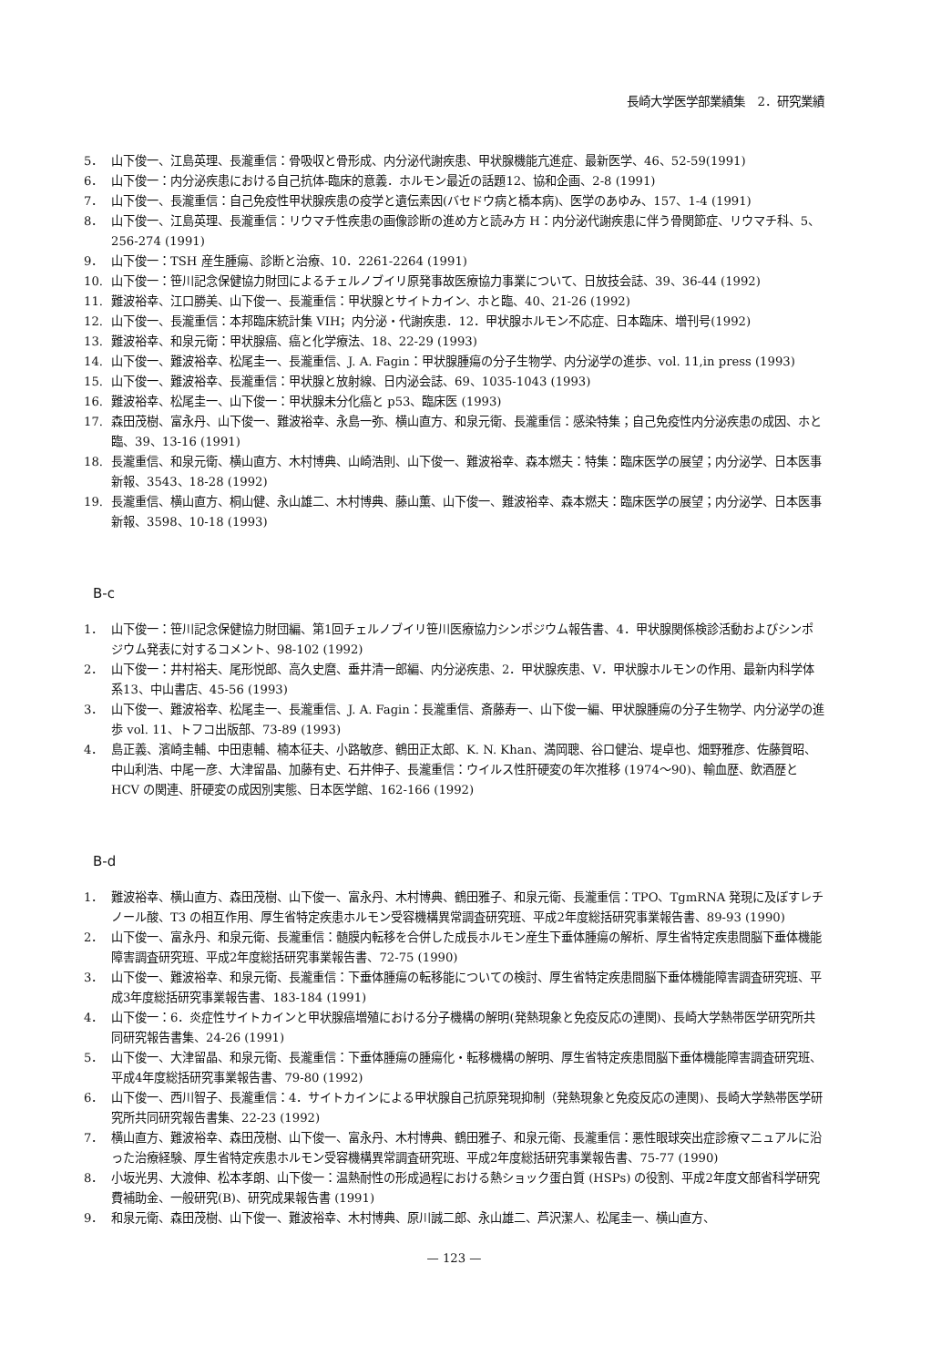長崎大学医学部業績集　2．研究業績
5． 山下俊一、江島英理、長瀧重信：骨吸収と骨形成、内分泌代謝疾患、甲状腺機能亢進症、最新医学、46、52-59(1991)
6． 山下俊一：内分泌疾患における自己抗体-臨床的意義．ホルモン最近の話題12、協和企画、2-8 (1991)
7． 山下俊一、長瀧重信：自己免疫性甲状腺疾患の疫学と遺伝素因(バセドウ病と橋本病)、医学のあゆみ、157、1-4 (1991)
8． 山下俊一、江島英理、長瀧重信：リウマチ性疾患の画像診断の進め方と読み方 H：内分泌代謝疾患に伴う骨関節症、リウマチ科、5、256-274 (1991)
9． 山下俊一：TSH 産生腫瘍、診断と治療、10．2261-2264 (1991)
10. 山下俊一：笹川記念保健協力財団によるチェルノブイリ原発事故医療協力事業について、日放技会誌、39、36-44 (1992)
11. 難波裕幸、江口勝美、山下俊一、長瀧重信：甲状腺とサイトカイン、ホと臨、40、21-26 (1992)
12. 山下俊一、長瀧重信：本邦臨床統計集 VIH；内分泌・代謝疾患．12．甲状腺ホルモン不応症、日本臨床、増刊号(1992)
13. 難波裕幸、和泉元衛：甲状腺癌、癌と化学療法、18、22-29 (1993)
14. 山下俊一、難波裕幸、松尾圭一、長瀧重信、J. A. Fagin：甲状腺腫瘍の分子生物学、内分泌学の進歩、vol. 11,in press (1993)
15. 山下俊一、難波裕幸、長瀧重信：甲状腺と放射線、日内泌会誌、69、1035-1043 (1993)
16. 難波裕幸、松尾圭一、山下俊一：甲状腺未分化癌と p53、臨床医 (1993)
17. 森田茂樹、富永丹、山下俊一、難波裕幸、永島一弥、横山直方、和泉元衛、長瀧重信：感染特集；自己免疫性内分泌疾患の成因、ホと臨、39、13-16 (1991)
18. 長瀧重信、和泉元衛、横山直方、木村博典、山崎浩則、山下俊一、難波裕幸、森本燃夫：特集：臨床医学の展望；内分泌学、日本医事新報、3543、18-28 (1992)
19. 長瀧重信、横山直方、桐山健、永山雄二、木村博典、藤山薫、山下俊一、難波裕幸、森本燃夫：臨床医学の展望；内分泌学、日本医事新報、3598、10-18 (1993)
B-c
1． 山下俊一：笹川記念保健協力財団編、第1回チェルノブイリ笹川医療協力シンポジウム報告書、4．甲状腺関係検診活動およびシンポジウム発表に対するコメント、98-102 (1992)
2． 山下俊一：井村裕夫、尾形悦郎、高久史麿、垂井清一郎編、内分泌疾患、2．甲状腺疾患、V．甲状腺ホルモンの作用、最新内科学体系13、中山書店、45-56 (1993)
3． 山下俊一、難波裕幸、松尾圭一、長瀧重信、J. A. Fagin：長瀧重信、斎藤寿一、山下俊一編、甲状腺腫瘍の分子生物学、内分泌学の進歩 vol. 11、トフコ出版部、73-89 (1993)
4． 島正義、濱崎圭輔、中田恵輔、楠本征夫、小路敏彦、鶴田正太郎、K. N. Khan、満岡聰、谷口健治、堤卓也、畑野雅彦、佐藤賀昭、中山利浩、中尾一彦、大津留晶、加藤有史、石井伸子、長瀧重信：ウイルス性肝硬変の年次推移 (1974〜90)、輸血歴、飲酒歴と HCV の関連、肝硬変の成因別実態、日本医学館、162-166 (1992)
B-d
1． 難波裕幸、横山直方、森田茂樹、山下俊一、富永丹、木村博典、鶴田雅子、和泉元衛、長瀧重信：TPO、TgmRNA 発現に及ぼすレチノール酸、T3 の相互作用、厚生省特定疾患ホルモン受容機構異常調査研究班、平成2年度総括研究事業報告書、89-93 (1990)
2． 山下俊一、富永丹、和泉元衛、長瀧重信：髄膜内転移を合併した成長ホルモン産生下垂体腫瘍の解析、厚生省特定疾患間脳下垂体機能障害調査研究班、平成2年度総括研究事業報告書、72-75 (1990)
3． 山下俊一、難波裕幸、和泉元衛、長瀧重信：下垂体腫瘍の転移能についての検討、厚生省特定疾患間脳下垂体機能障害調査研究班、平成3年度総括研究事業報告書、183-184 (1991)
4． 山下俊一：6．炎症性サイトカインと甲状腺癌増殖における分子機構の解明(発熱現象と免疫反応の連関)、長崎大学熱帯医学研究所共同研究報告書集、24-26 (1991)
5． 山下俊一、大津留晶、和泉元衛、長瀧重信：下垂体腫瘍の腫瘍化・転移機構の解明、厚生省特定疾患間脳下垂体機能障害調査研究班、平成4年度総括研究事業報告書、79-80 (1992)
6． 山下俊一、西川智子、長瀧重信：4．サイトカインによる甲状腺自己抗原発現抑制（発熱現象と免疫反応の連関)、長崎大学熱帯医学研究所共同研究報告書集、22-23 (1992)
7． 横山直方、難波裕幸、森田茂樹、山下俊一、富永丹、木村博典、鶴田雅子、和泉元衛、長瀧重信：悪性眼球突出症診療マニュアルに沿った治療経験、厚生省特定疾患ホルモン受容機構異常調査研究班、平成2年度総括研究事業報告書、75-77 (1990)
8． 小坂光男、大渡伸、松本孝朗、山下俊一：温熱耐性の形成過程における熱ショック蛋白質 (HSPs) の役割、平成2年度文部省科学研究費補助金、一般研究(B)、研究成果報告書 (1991)
9． 和泉元衛、森田茂樹、山下俊一、難波裕幸、木村博典、原川誠二郎、永山雄二、芦沢潔人、松尾圭一、横山直方、
— 123 —